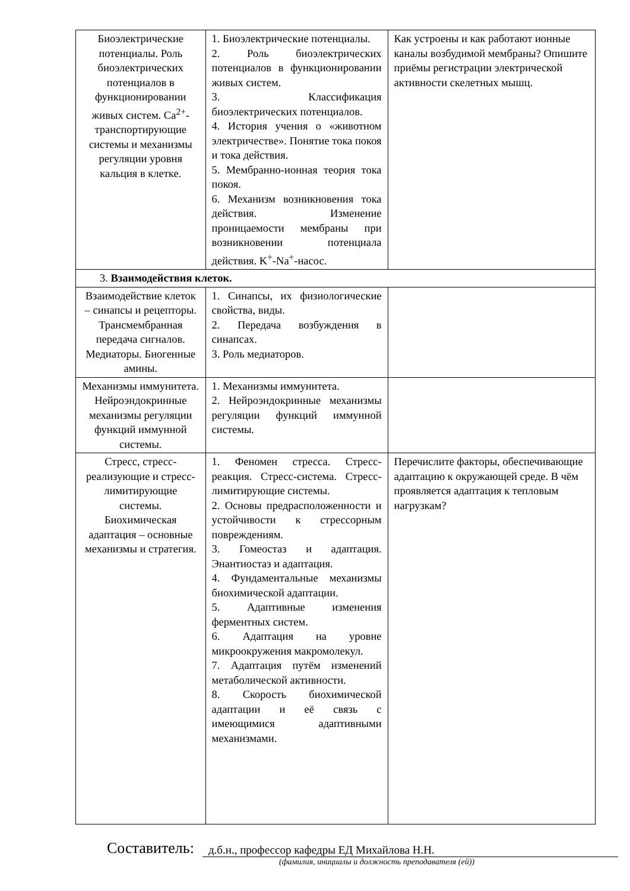| Биоэлектрические потенциалы. Роль биоэлектрических потенциалов в функционировании живых систем. Ca<sup>2+</sup>-транспортирующие системы и механизмы регуляции уровня кальция в клетке. | 1. Биоэлектрические потенциалы. 2. Роль биоэлектрических потенциалов в функционировании живых систем. 3. Классификация биоэлектрических потенциалов. 4. История учения о «животном электричестве». Понятие тока покоя и тока действия. 5. Мембранно-ионная теория тока покоя. 6. Механизм возникновения тока действия. Изменение проницаемости мембраны при возникновении потенциала действия. K<sup>+</sup>-Na<sup>+</sup>-насос. | Как устроены и как работают ионные каналы возбудимой мембраны? Опишите приёмы регистрации электрической активности скелетных мышц. |
| 3. Взаимодействия клеток. | | |
| Взаимодействие клеток – синапсы и рецепторы. Трансмембранная передача сигналов. Медиаторы. Биогенные амины. | 1. Синапсы, их физиологические свойства, виды. 2. Передача возбуждения в синапсах. 3. Роль медиаторов. | |
| Механизмы иммунитета. Нейроэндокринные механизмы регуляции функций иммунной системы. | 1. Механизмы иммунитета. 2. Нейроэндокринные механизмы регуляции функций иммунной системы. | |
| Стресс, стресс-реализующие и стресс-лимитирующие системы. Биохимическая адаптация – основные механизмы и стратегия. | 1. Феномен стресса. Стресс-реакция. Стресс-система. Стресс-лимитирующие системы. 2. Основы предрасположенности и устойчивости к стрессорным повреждениям. 3. Гомеостаз и адаптация. Энантиостаз и адаптация. 4. Фундаментальные механизмы биохимической адаптации. 5. Адаптивные изменения ферментных систем. 6. Адаптация на уровне микроокружения макромолекул. 7. Адаптация путём изменений метаболической активности. 8. Скорость биохимической адаптации и её связь с имеющимися адаптивными механизмами. | Перечислите факторы, обеспечивающие адаптацию к окружающей среде. В чём проявляется адаптация к тепловым нагрузкам? |
Составитель:
д.б.н., профессор кафедры ЕД Михайлова Н.Н.
(фамилия, инициалы и должность преподавателя (ей))